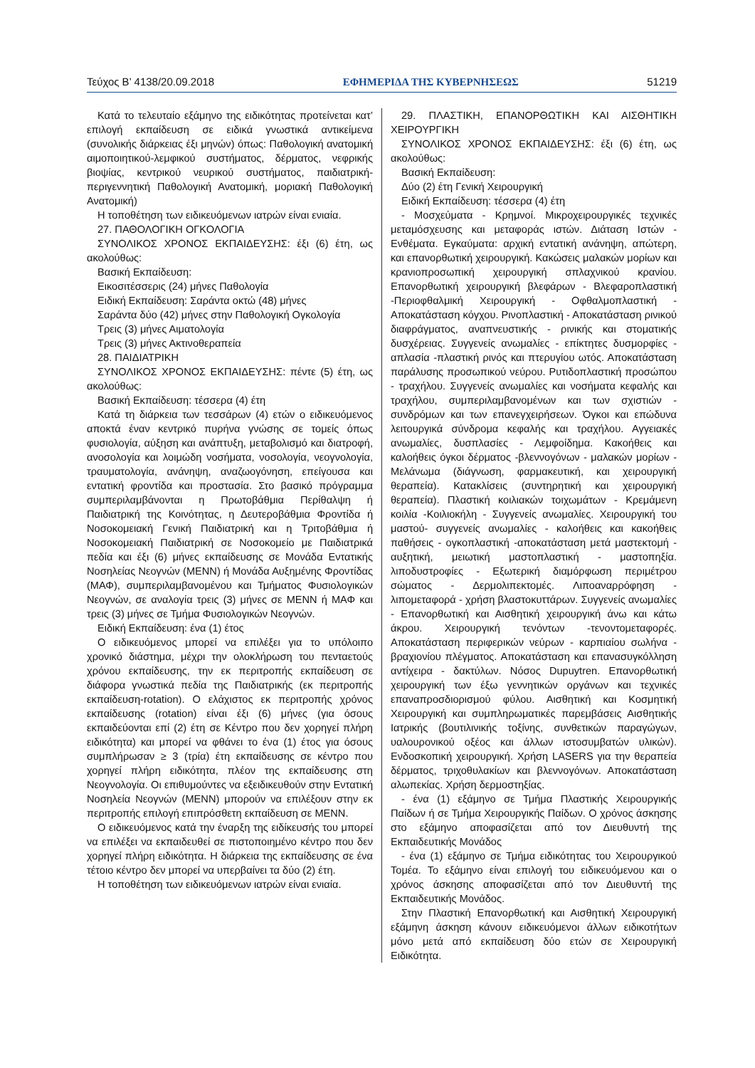Τεύχος Β’ 4138/20.09.2018 ΕΦΗΜΕΡΙΔΑ ΤΗΣ ΚΥΒΕΡΝΗΣΕΩΣ 51219
Κατά το τελευταίο εξάμηνο της ειδικότητας προτείνεται κατ’ επιλογή εκπαίδευση σε ειδικά γνωστικά αντικείμενα (συνολικής διάρκειας έξι μηνών) όπως: Παθολογική ανατομική αιμοποιητικού-λεμφικού συστήματος, δέρματος, νεφρικής βιοψίας, κεντρικού νευρικού συστήματος, παιδιατρική-περιγεννητική Παθολογική Ανατομική, μοριακή Παθολογική Ανατομική)
Η τοποθέτηση των ειδικευόμενων ιατρών είναι ενιαία.
27. ΠΑΘΟΛΟΓΙΚΗ ΟΓΚΟΛΟΓΙΑ
ΣΥΝΟΛΙΚΟΣ ΧΡΟΝΟΣ ΕΚΠΑΙΔΕΥΣΗΣ: έξι (6) έτη, ως ακολούθως:
Βασική Εκπαίδευση:
Εικοσιτέσσερις (24) μήνες Παθολογία
Ειδική Εκπαίδευση: Σαράντα οκτώ (48) μήνες
Σαράντα δύο (42) μήνες στην Παθολογική Ογκολογία
Τρεις (3) μήνες Αιματολογία
Τρεις (3) μήνες Ακτινοθεραπεία
28. ΠΑΙΔΙΑΤΡΙΚΗ
ΣΥΝΟΛΙΚΟΣ ΧΡΟΝΟΣ ΕΚΠΑΙΔΕΥΣΗΣ: πέντε (5) έτη, ως ακολούθως:
Βασική Εκπαίδευση: τέσσερα (4) έτη
Κατά τη διάρκεια των τεσσάρων (4) ετών ο ειδικευόμενος αποκτά έναν κεντρικό πυρήνα γνώσης σε τομείς όπως φυσιολογία, αύξηση και ανάπτυξη, μεταβολισμό και διατροφή, ανοσολογία και λοιμώδη νοσήματα, νοσολογία, νεογνολογία, τραυματολογία, ανάνηψη, αναζωογόνηση, επείγουσα και εντατική φροντίδα και προστασία. Στο βασικό πρόγραμμα συμπεριλαμβάνονται η Πρωτοβάθμια Περίθαλψη ή Παιδιατρική της Κοινότητας, η Δευτεροβάθμια Φροντίδα ή Νοσοκομειακή Γενική Παιδιατρική και η Τριτοβάθμια ή Νοσοκομειακή Παιδιατρική σε Νοσοκομείο με Παιδιατρικά πεδία και έξι (6) μήνες εκπαίδευσης σε Μονάδα Εντατικής Νοσηλείας Νεογνών (ΜΕΝΝ) ή Μονάδα Αυξημένης Φροντίδας (ΜΑΦ), συμπεριλαμβανομένου και Τμήματος Φυσιολογικών Νεογνών, σε αναλογία τρεις (3) μήνες σε ΜΕΝΝ ή ΜΑΦ και τρεις (3) μήνες σε Τμήμα Φυσιολογικών Νεογνών.
Ειδική Εκπαίδευση: ένα (1) έτος
Ο ειδικευόμενος μπορεί να επιλέξει για το υπόλοιπο χρονικό διάστημα, μέχρι την ολοκλήρωση του πενταετούς χρόνου εκπαίδευσης, την εκ περιτροπής εκπαίδευση σε διάφορα γνωστικά πεδία της Παιδιατρικής (εκ περιτροπής εκπαίδευση-rotation). Ο ελάχιστος εκ περιτροπής χρόνος εκπαίδευσης (rotation) είναι έξι (6) μήνες (για όσους εκπαιδεύονται επί (2) έτη σε Κέντρο που δεν χορηγεί πλήρη ειδικότητα) και μπορεί να φθάνει το ένα (1) έτος για όσους συμπλήρωσαν ≥ 3 (τρία) έτη εκπαίδευσης σε κέντρο που χορηγεί πλήρη ειδικότητα, πλέον της εκπαίδευσης στη Νεογνολογία. Οι επιθυμούντες να εξειδικευθούν στην Εντατική Νοσηλεία Νεογνών (ΜΕΝΝ) μπορούν να επιλέξουν στην εκ περιτροπής επιλογή επιπρόσθετη εκπαίδευση σε ΜΕΝΝ.
Ο ειδικευόμενος κατά την έναρξη της ειδίκευσής του μπορεί να επιλέξει να εκπαιδευθεί σε πιστοποιημένο κέντρο που δεν χορηγεί πλήρη ειδικότητα. Η διάρκεια της εκπαίδευσης σε ένα τέτοιο κέντρο δεν μπορεί να υπερβαίνει τα δύο (2) έτη.
Η τοποθέτηση των ειδικευόμενων ιατρών είναι ενιαία.
29. ΠΛΑΣΤΙΚΗ, ΕΠΑΝΟΡΘΩΤΙΚΗ ΚΑΙ ΑΙΣΘΗΤΙΚΗ ΧΕΙΡΟΥΡΓΙΚΗ
ΣΥΝΟΛΙΚΟΣ ΧΡΟΝΟΣ ΕΚΠΑΙΔΕΥΣΗΣ: έξι (6) έτη, ως ακολούθως:
Βασική Εκπαίδευση:
Δύο (2) έτη Γενική Χειρουργική
Ειδική Εκπαίδευση: τέσσερα (4) έτη
- Μοσχεύματα - Κρημνοί. Μικροχειρουργικές τεχνικές μεταμόσχευσης και μεταφοράς ιστών. Διάταση Ιστών - Ενθέματα. Εγκαύματα: αρχική εντατική ανάνηψη, απώτερη, και επανορθωτική χειρουργική. Κακώσεις μαλακών μορίων και κρανιοπροσωπική χειρουργική σπλαχνικού κρανίου. Επανορθωτική χειρουργική βλεφάρων - Βλεφαροπλαστική -Περιοφθαλμική Χειρουργική - Οφθαλμοπλαστική - Αποκατάσταση κόγχου. Ρινοπλαστική - Αποκατάσταση ρινικού διαφράγματος, αναπνευστικής - ρινικής και στοματικής δυσχέρειας. Συγγενείς ανωμαλίες - επίκτητες δυσμορφίες - απλασία -πλαστική ρινός και πτερυγίου ωτός. Αποκατάσταση παράλυσης προσωπικού νεύρου. Ρυτιδοπλαστική προσώπου - τραχήλου. Συγγενείς ανωμαλίες και νοσήματα κεφαλής και τραχήλου, συμπεριλαμβανομένων και των σχιστιών - συνδρόμων και των επανεγχειρήσεων. Όγκοι και επώδυνα λειτουργικά σύνδρομα κεφαλής και τραχήλου. Αγγειακές ανωμαλίες, δυσπλασίες - Λεμφοίδημα. Κακοήθεις και καλοήθεις όγκοι δέρματος -βλεννογόνων - μαλακών μορίων - Μελάνωμα (διάγνωση, φαρμακευτική, και χειρουργική θεραπεία). Κατακλίσεις (συντηρητική και χειρουργική θεραπεία). Πλαστική κοιλιακών τοιχωμάτων - Κρεμάμενη κοιλία -Κοιλιοκήλη - Συγγενείς ανωμαλίες. Χειρουργική του μαστού- συγγενείς ανωμαλίες - καλοήθεις και κακοήθεις παθήσεις - ογκοπλαστική -αποκατάσταση μετά μαστεκτομή - αυξητική, μειωτική μαστοπλαστική - μαστοπηξία. λιποδυστροφίες - Εξωτερική διαμόρφωση περιμέτρου σώματος - Δερμολιπεκτομές. Λιποαναρρόφηση - λιπομεταφορά - χρήση βλαστοκυττάρων. Συγγενείς ανωμαλίες - Επανορθωτική και Αισθητική χειρουργική άνω και κάτω άκρου. Χειρουργική τενόντων -τενοντομεταφορές. Αποκατάσταση περιφερικών νεύρων - καρπιαίου σωλήνα - βραχιονίου πλέγματος. Αποκατάσταση και επανασυγκόλληση αντίχειρα - δακτύλων. Νόσος Dupuytren. Επανορθωτική χειρουργική των έξω γεννητικών οργάνων και τεχνικές επαναπροσδιορισμού φύλου. Αισθητική και Κοσμητική Χειρουργική και συμπληρωματικές παρεμβάσεις Αισθητικής Ιατρικής (βουτιλινικής τοξίνης, συνθετικών παραγώγων, υαλουρονικού οξέος και άλλων ιστοσυμβατών υλικών). Ενδοσκοπική χειρουργική. Χρήση LASERS για την θεραπεία δέρματος, τριχοθυλακίων και βλεννογόνων. Αποκατάσταση αλωπεκίας. Χρήση δερμοστηξίας.
- ένα (1) εξάμηνο σε Τμήμα Πλαστικής Χειρουργικής Παίδων ή σε Τμήμα Χειρουργικής Παίδων. Ο χρόνος άσκησης στο εξάμηνο αποφασίζεται από τον Διευθυντή της Εκπαιδευτικής Μονάδος
- ένα (1) εξάμηνο σε Τμήμα ειδικότητας του Χειρουργικού Τομέα. Το εξάμηνο είναι επιλογή του ειδικευόμενου και ο χρόνος άσκησης αποφασίζεται από τον Διευθυντή της Εκπαιδευτικής Μονάδος.
Στην Πλαστική Επανορθωτική και Αισθητική Χειρουργική εξάμηνη άσκηση κάνουν ειδικευόμενοι άλλων ειδικοτήτων μόνο μετά από εκπαίδευση δύο ετών σε Χειρουργική Ειδικότητα.